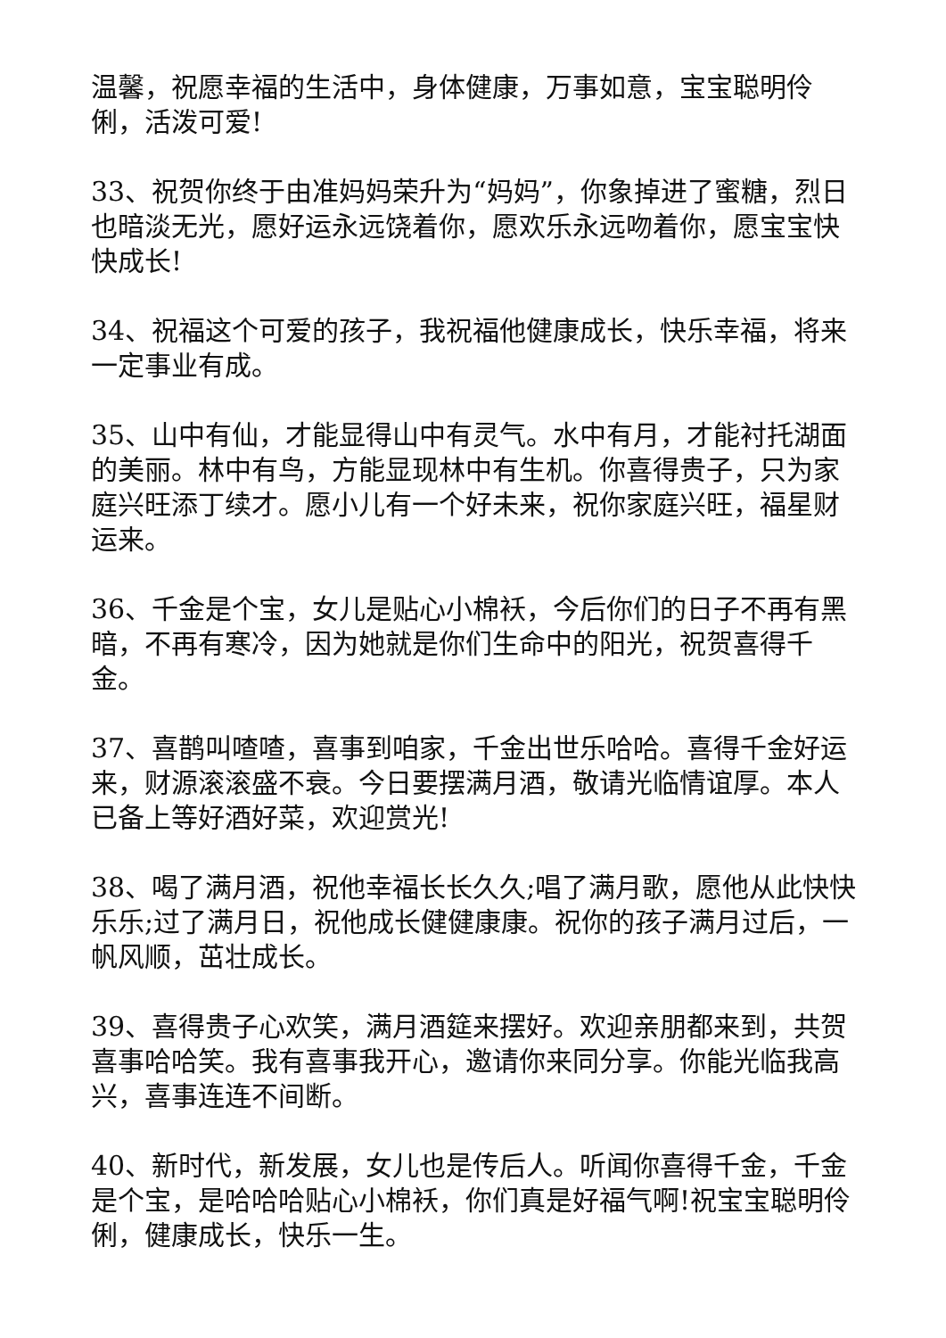温馨，祝愿幸福的生活中，身体健康，万事如意，宝宝聪明伶俐，活泼可爱!
33、祝贺你终于由准妈妈荣升为“妈妈”，你象掉进了蜜糖，烈日也暗淡无光，愿好运永远饶着你，愿欢乐永远吻着你，愿宝宝快快成长!
34、祝福这个可爱的孩子，我祝福他健康成长，快乐幸福，将来一定事业有成。
35、山中有仙，才能显得山中有灵气。水中有月，才能衬托湖面的美丽。林中有鸟，方能显现林中有生机。你喜得贵子，只为家庭兴旺添丁续才。愿小儿有一个好未来，祝你家庭兴旺，福星财运来。
36、千金是个宝，女儿是贴心小棉袄，今后你们的日子不再有黑暗，不再有寒冷，因为她就是你们生命中的阳光，祝贺喜得千金。
37、喜鹊叫喳喳，喜事到咱家，千金出世乐哈哈。喜得千金好运来，财源滚滚盛不衰。今日要摆满月酒，敬请光临情谊厚。本人已备上等好酒好菜，欢迎赏光!
38、喝了满月酒，祝他幸福长长久久;唱了满月歌，愿他从此快快乐乐;过了满月日，祝他成长健健康康。祝你的孩子满月过后，一帆风顺，茁壮成长。
39、喜得贵子心欢笑，满月酒筵来摆好。欢迎亲朋都来到，共贺喜事哈哈笑。我有喜事我开心，邀请你来同分享。你能光临我高兴，喜事连连不间断。
40、新时代，新发展，女儿也是传后人。听闻你喜得千金，千金是个宝，是哈哈哈贴心小棉袄，你们真是好福气啊!祝宝宝聪明伶俐，健康成长，快乐一生。